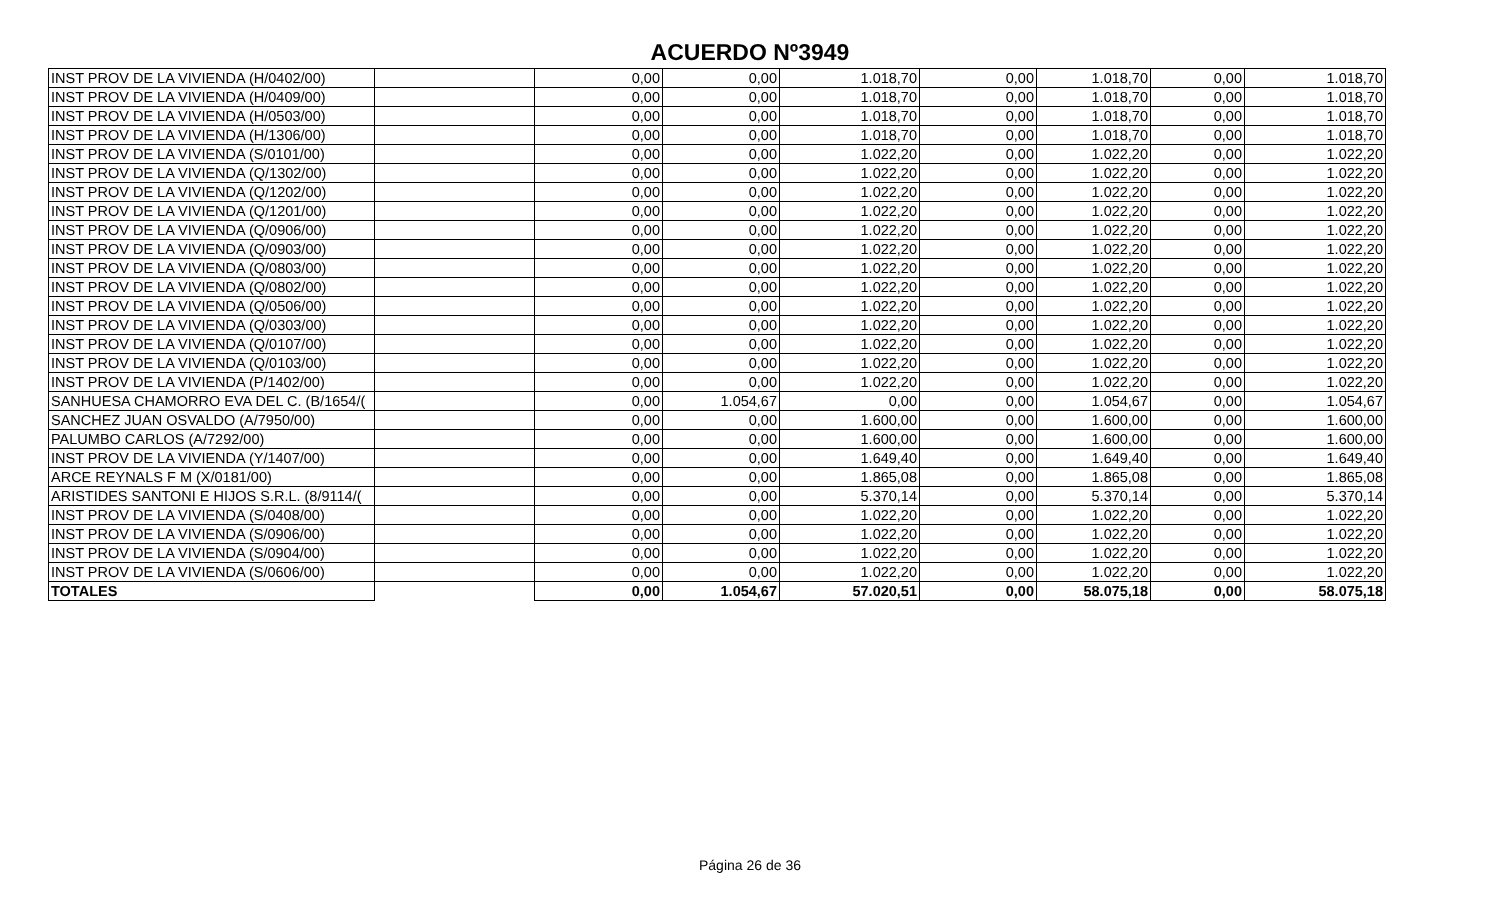ACUERDO Nº3949
| INST PROV DE LA VIVIENDA (H/0402/00) | | 0,00 | 0,00 | 1.018,70 | 0,00 | 1.018,70 | 0,00 | 1.018,70 |
| INST PROV DE LA VIVIENDA (H/0409/00) | | 0,00 | 0,00 | 1.018,70 | 0,00 | 1.018,70 | 0,00 | 1.018,70 |
| INST PROV DE LA VIVIENDA (H/0503/00) | | 0,00 | 0,00 | 1.018,70 | 0,00 | 1.018,70 | 0,00 | 1.018,70 |
| INST PROV DE LA VIVIENDA (H/1306/00) | | 0,00 | 0,00 | 1.018,70 | 0,00 | 1.018,70 | 0,00 | 1.018,70 |
| INST PROV DE LA VIVIENDA (S/0101/00) | | 0,00 | 0,00 | 1.022,20 | 0,00 | 1.022,20 | 0,00 | 1.022,20 |
| INST PROV DE LA VIVIENDA (Q/1302/00) | | 0,00 | 0,00 | 1.022,20 | 0,00 | 1.022,20 | 0,00 | 1.022,20 |
| INST PROV DE LA VIVIENDA (Q/1202/00) | | 0,00 | 0,00 | 1.022,20 | 0,00 | 1.022,20 | 0,00 | 1.022,20 |
| INST PROV DE LA VIVIENDA (Q/1201/00) | | 0,00 | 0,00 | 1.022,20 | 0,00 | 1.022,20 | 0,00 | 1.022,20 |
| INST PROV DE LA VIVIENDA (Q/0906/00) | | 0,00 | 0,00 | 1.022,20 | 0,00 | 1.022,20 | 0,00 | 1.022,20 |
| INST PROV DE LA VIVIENDA (Q/0903/00) | | 0,00 | 0,00 | 1.022,20 | 0,00 | 1.022,20 | 0,00 | 1.022,20 |
| INST PROV DE LA VIVIENDA (Q/0803/00) | | 0,00 | 0,00 | 1.022,20 | 0,00 | 1.022,20 | 0,00 | 1.022,20 |
| INST PROV DE LA VIVIENDA (Q/0802/00) | | 0,00 | 0,00 | 1.022,20 | 0,00 | 1.022,20 | 0,00 | 1.022,20 |
| INST PROV DE LA VIVIENDA (Q/0506/00) | | 0,00 | 0,00 | 1.022,20 | 0,00 | 1.022,20 | 0,00 | 1.022,20 |
| INST PROV DE LA VIVIENDA (Q/0303/00) | | 0,00 | 0,00 | 1.022,20 | 0,00 | 1.022,20 | 0,00 | 1.022,20 |
| INST PROV DE LA VIVIENDA (Q/0107/00) | | 0,00 | 0,00 | 1.022,20 | 0,00 | 1.022,20 | 0,00 | 1.022,20 |
| INST PROV DE LA VIVIENDA (Q/0103/00) | | 0,00 | 0,00 | 1.022,20 | 0,00 | 1.022,20 | 0,00 | 1.022,20 |
| INST PROV DE LA VIVIENDA (P/1402/00) | | 0,00 | 0,00 | 1.022,20 | 0,00 | 1.022,20 | 0,00 | 1.022,20 |
| SANHUESA CHAMORRO EVA DEL C. (B/1654/( | | 0,00 | 1.054,67 | 0,00 | 0,00 | 1.054,67 | 0,00 | 1.054,67 |
| SANCHEZ JUAN OSVALDO (A/7950/00) | | 0,00 | 0,00 | 1.600,00 | 0,00 | 1.600,00 | 0,00 | 1.600,00 |
| PALUMBO CARLOS (A/7292/00) | | 0,00 | 0,00 | 1.600,00 | 0,00 | 1.600,00 | 0,00 | 1.600,00 |
| INST PROV DE LA VIVIENDA (Y/1407/00) | | 0,00 | 0,00 | 1.649,40 | 0,00 | 1.649,40 | 0,00 | 1.649,40 |
| ARCE REYNALS F M (X/0181/00) | | 0,00 | 0,00 | 1.865,08 | 0,00 | 1.865,08 | 0,00 | 1.865,08 |
| ARISTIDES SANTONI E HIJOS S.R.L. (8/9114/( | | 0,00 | 0,00 | 5.370,14 | 0,00 | 5.370,14 | 0,00 | 5.370,14 |
| INST PROV DE LA VIVIENDA (S/0408/00) | | 0,00 | 0,00 | 1.022,20 | 0,00 | 1.022,20 | 0,00 | 1.022,20 |
| INST PROV DE LA VIVIENDA (S/0906/00) | | 0,00 | 0,00 | 1.022,20 | 0,00 | 1.022,20 | 0,00 | 1.022,20 |
| INST PROV DE LA VIVIENDA (S/0904/00) | | 0,00 | 0,00 | 1.022,20 | 0,00 | 1.022,20 | 0,00 | 1.022,20 |
| INST PROV DE LA VIVIENDA (S/0606/00) | | 0,00 | 0,00 | 1.022,20 | 0,00 | 1.022,20 | 0,00 | 1.022,20 |
| TOTALES | | 0,00 | 1.054,67 | 57.020,51 | 0,00 | 58.075,18 | 0,00 | 58.075,18 |
Página 26 de 36